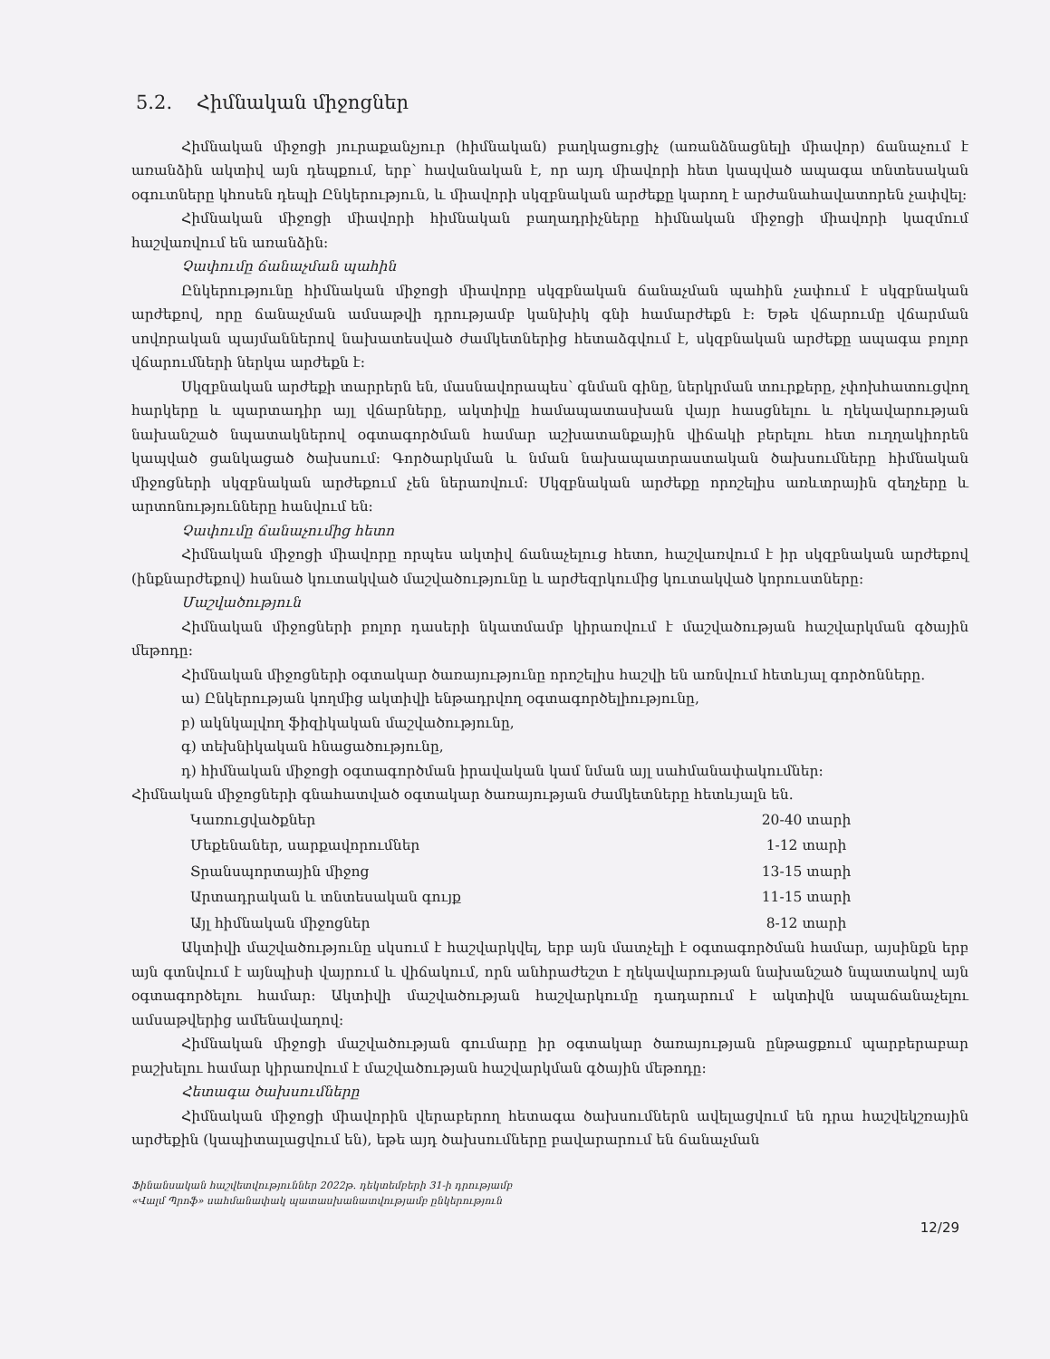5.2. Հիմնական միջոցներ
Հիմնական միջոցի յուրաքանչյուր (հիմնական) բաղկացուցիչ (առանձնացնելի միավոր) ճանաչում է առանձին ակտիվ այն դեպքում, երբ՝ հավանական է, որ այդ միավորի հետ կապված ապագա տնտեսական օգուտները կհոսեն դեպի Ընկերություն, և միավորի սկզբնական արժեքը կարող է արժանահավատորեն չափվել:
Հիմնական միջոցի միավորի հիմնական բաղադրիչները հիմնական միջոցի միավորի կազմում հաշվառվում են առանձին:
Չափումը ճանաչման պահին
Ընկերությունը հիմնական միջոցի միավորը սկզբնական ճանաչման պահին չափում է սկզբնական արժեքով, որը ճանաչման ամսաթվի դրությամբ կանխիկ գնի համարժեքն է: Եթե վճարումը վճարման սովորական պայմաններով նախատեսված ժամկետներից հետաձգվում է, սկզբնական արժեքը ապագա բոլոր վճարումների ներկա արժեքն է:
Սկզբնական արժեքի տարրերն են, մասնավորապես՝ գնման գինը, ներկրման տուրքերը, չփոխհատուցվող հարկերը և պարտադիր այլ վճարները, ակտիվը համապատասխան վայր հասցնելու և ղեկավարության նախանշած նպատակներով օգտագործման համար աշխատանքային վիճակի բերելու հետ ուղղակիորեն կապված ցանկացած ծախսում: Գործարկման և նման նախապատրաստական ծախսումները հիմնական միջոցների սկզբնական արժեքում չեն ներառվում: Սկզբնական արժեքը որոշելիս առևտրային զեղչերը և արտոնությունները հանվում են:
Չափումը ճանաչումից հետո
Հիմնական միջոցի միավորը որպես ակտիվ ճանաչելուց հետո, հաշվառվում է իր սկզբնական արժեքով (ինքնարժեքով) հանած կուտակված մաշվածությունը և արժեզրկումից կուտակված կորուստները:
Մաշվածություն
Հիմնական միջոցների բոլոր դասերի նկատմամբ կիրառվում է մաշվածության հաշվարկման գծային մեթոդը:
Հիմնական միջոցների օգտակար ծառայությունը որոշելիս հաշվի են առնվում հետևյալ գործոնները.
ա) Ընկերության կողմից ակտիվի ենթադրվող օգտագործելիությունը,
բ) ակնկալվող ֆիզիկական մաշվածությունը,
գ) տեխնիկական հնացածությունը,
դ) հիմնական միջոցի օգտագործման իրավական կամ նման այլ սահմանափակումներ:
Հիմնական միջոցների գնահատված օգտակար ծառայության ժամկետները հետևյալն են.
| Կառուցվածքներ | 20-40 տարի |
| Մեքենաներ, սարքավորումներ | 1-12 տարի |
| Տրանսպորտային միջոց | 13-15 տարի |
| Արտադրական և տնտեսական գույք | 11-15 տարի |
| Այլ հիմնական միջոցներ | 8-12 տարի |
Ակտիվի մաշվածությունը սկսում է հաշվարկվել, երբ այն մատչելի է օգտագործման համար, այսինքն երբ այն գտնվում է այնպիսի վայրում և վիճակում, որն անհրաժեշտ է ղեկավարության նախանշած նպատակով այն օգտագործելու համար: Ակտիվի մաշվածության հաշվարկումը դադարում է ակտիվն ապաճանաչելու ամսաթվերից ամենավաղով:
Հիմնական միջոցի մաշվածության գումարը իր օգտակար ծառայության ընթացքում պարբերաբար բաշխելու համար կիրառվում է մաշվածության հաշվարկման գծային մեթոդը:
Հետագա ծախսումները
Հիմնական միջոցի միավորին վերաբերող հետագա ծախսումներն ավելացվում են դրա հաշվեկշռային արժեքին (կապիտալացվում են), եթե այդ ծախսումները բավարարում են ճանաչման
Ֆինանսական հաշվետվություններ 2022թ. դեկտեմբերի 31-ի դրությամբ
«Վալմ Պրոֆ» սահմանափակ պատասխանատվությամբ ընկերություն
12/29